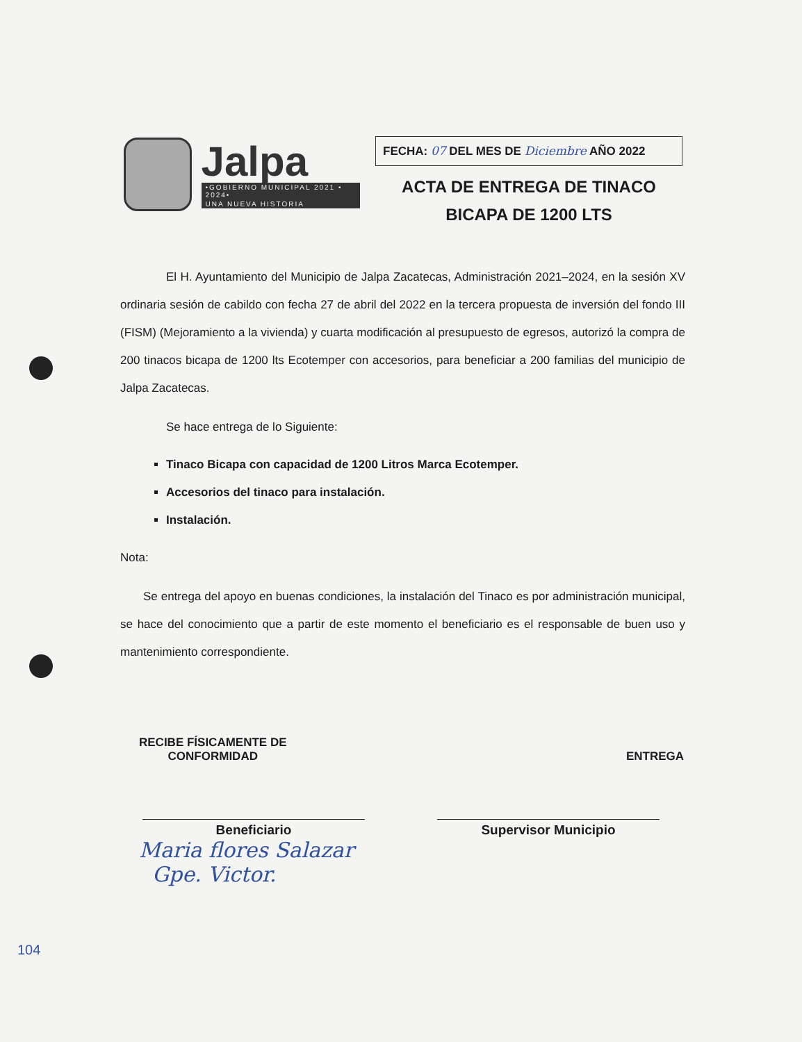Jalpa
•GOBIERNO MUNICIPAL 2021 • 2024•
UNA NUEVA HISTORIA
FECHA: 07 DEL MES DE Diciembre AÑO 2022
ACTA DE ENTREGA DE TINACO
BICAPA DE 1200 LTS
El H. Ayuntamiento del Municipio de Jalpa Zacatecas, Administración 2021–2024, en la sesión XV ordinaria sesión de cabildo con fecha 27 de abril del 2022 en la tercera propuesta de inversión del fondo III (FISM) (Mejoramiento a la vivienda) y cuarta modificación al presupuesto de egresos, autorizó la compra de 200 tinacos bicapa de 1200 lts Ecotemper con accesorios, para beneficiar a 200 familias del municipio de Jalpa Zacatecas.
Se hace entrega de lo Siguiente:
Tinaco Bicapa con capacidad de 1200 Litros Marca Ecotemper.
Accesorios del tinaco para instalación.
Instalación.
Nota:
Se entrega del apoyo en buenas condiciones, la instalación del Tinaco es por administración municipal, se hace del conocimiento que a partir de este momento el beneficiario es el responsable de buen uso y mantenimiento correspondiente.
RECIBE FÍSICAMENTE DE
CONFORMIDAD
ENTREGA
Beneficiario Supervisor Municipio
Maria flores Salazar
Gpe. Victor.
104